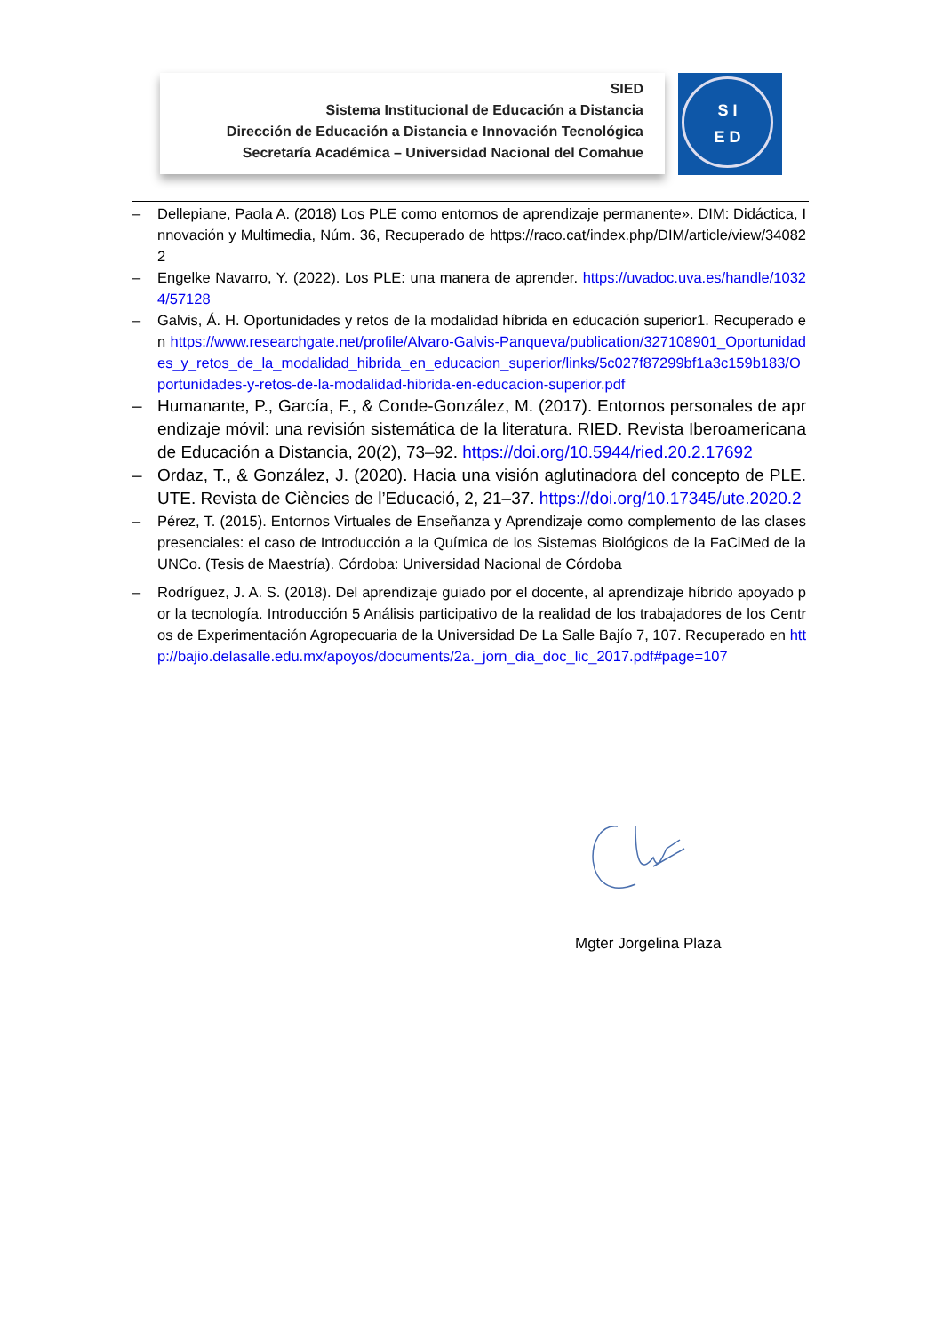SIED
Sistema Institucional de Educación a Distancia
Dirección de Educación a Distancia e Innovación Tecnológica
Secretaría Académica – Universidad Nacional del Comahue
S I
E D
– Dellepiane, Paola A. (2018) Los PLE como entornos de aprendizaje permanente». DIM: Didáctica, Innovación y Multimedia, Núm. 36, Recuperado de https://raco.cat/index.php/DIM/article/view/340822
– Engelke Navarro, Y. (2022). Los PLE: una manera de aprender. https://uvadoc.uva.es/handle/10324/57128
– Galvis, Á. H. Oportunidades y retos de la modalidad híbrida en educación superior1. Recuperado en https://www.researchgate.net/profile/Alvaro-Galvis-Panqueva/publication/327108901_Oportunidades_y_retos_de_la_modalidad_hibrida_en_educacion_superior/links/5c027f87299bf1a3c159b183/Oportunidades-y-retos-de-la-modalidad-hibrida-en-educacion-superior.pdf
– Humanante, P., García, F., & Conde-González, M. (2017). Entornos personales de aprendizaje móvil: una revisión sistemática de la literatura. RIED. Revista Iberoamericana de Educación a Distancia, 20(2), 73–92. https://doi.org/10.5944/ried.20.2.17692
– Ordaz, T., & González, J. (2020). Hacia una visión aglutinadora del concepto de PLE. UTE. Revista de Ciències de l’Educació, 2, 21–37. https://doi.org/10.17345/ute.2020.2
– Pérez, T. (2015). Entornos Virtuales de Enseñanza y Aprendizaje como complemento de las clases presenciales: el caso de Introducción a la Química de los Sistemas Biológicos de la FaCiMed de la UNCo. (Tesis de Maestría). Córdoba: Universidad Nacional de Córdoba
– Rodríguez, J. A. S. (2018). Del aprendizaje guiado por el docente, al aprendizaje híbrido apoyado por la tecnología. Introducción 5 Análisis participativo de la realidad de los trabajadores de los Centros de Experimentación Agropecuaria de la Universidad De La Salle Bajío 7, 107. Recuperado en http://bajio.delasalle.edu.mx/apoyos/documents/2a._jorn_dia_doc_lic_2017.pdf#page=107
Mgter Jorgelina Plaza